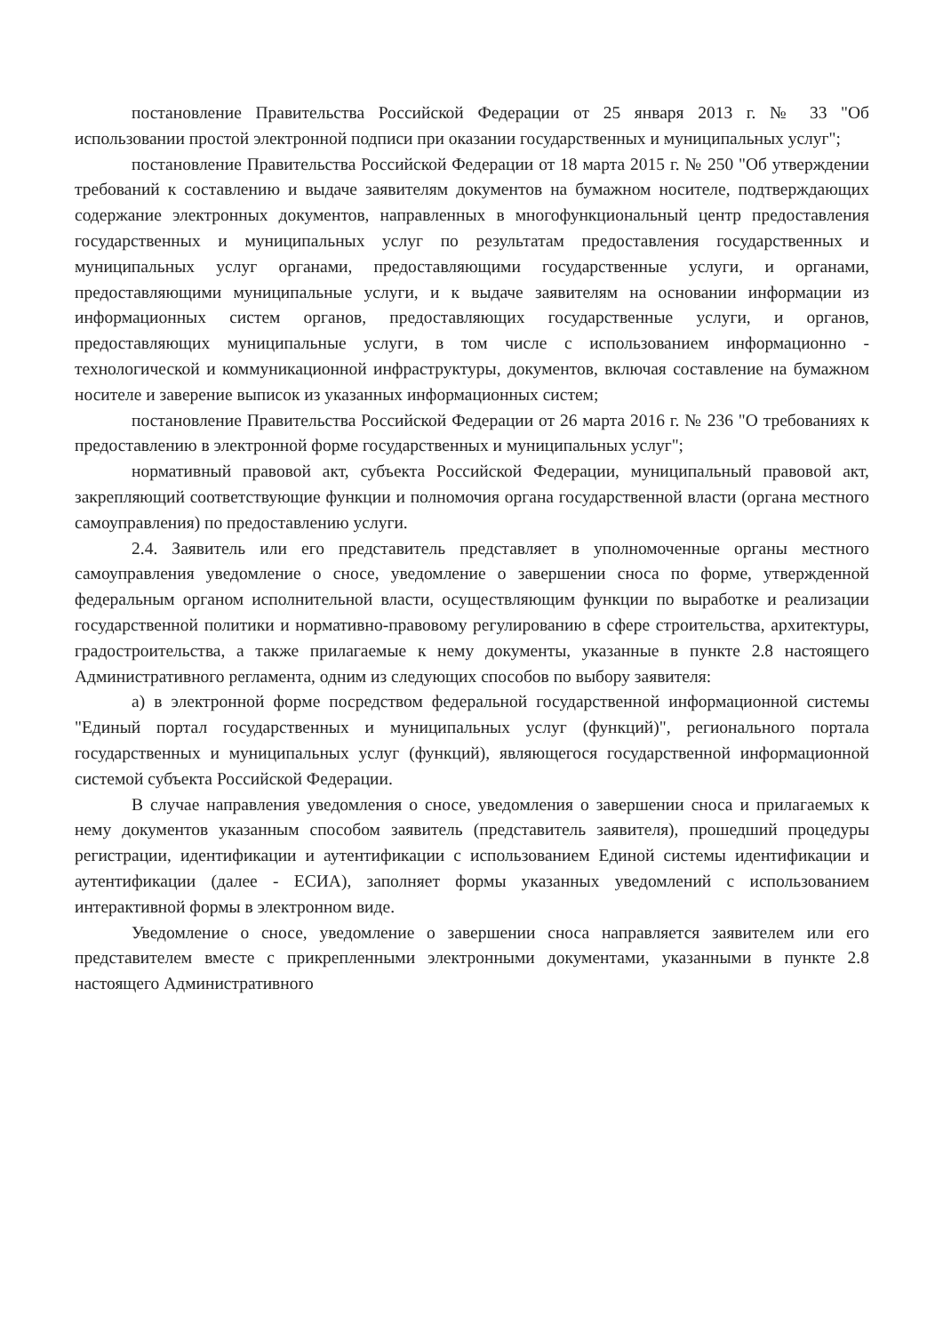постановление Правительства Российской Федерации от 25 января 2013 г. № 33 "Об использовании простой электронной подписи при оказании государственных и муниципальных услуг";
постановление Правительства Российской Федерации от 18 марта 2015 г. № 250 "Об утверждении требований к составлению и выдаче заявителям документов на бумажном носителе, подтверждающих содержание электронных документов, направленных в многофункциональный центр предоставления государственных и муниципальных услуг по результатам предоставления государственных и муниципальных услуг органами, предоставляющими государственные услуги, и органами, предоставляющими муниципальные услуги, и к выдаче заявителям на основании информации из информационных систем органов, предоставляющих государственные услуги, и органов, предоставляющих муниципальные услуги, в том числе с использованием информационно - технологической и коммуникационной инфраструктуры, документов, включая составление на бумажном носителе и заверение выписок из указанных информационных систем;
постановление Правительства Российской Федерации от 26 марта 2016 г. № 236 "О требованиях к предоставлению в электронной форме государственных и муниципальных услуг";
нормативный правовой акт, субъекта Российской Федерации, муниципальный правовой акт, закрепляющий соответствующие функции и полномочия органа государственной власти (органа местного самоуправления) по предоставлению услуги.
2.4. Заявитель или его представитель представляет в уполномоченные органы местного самоуправления уведомление о сносе, уведомление о завершении сноса по форме, утвержденной федеральным органом исполнительной власти, осуществляющим функции по выработке и реализации государственной политики и нормативно-правовому регулированию в сфере строительства, архитектуры, градостроительства, а также прилагаемые к нему документы, указанные в пункте 2.8 настоящего Административного регламента, одним из следующих способов по выбору заявителя:
а) в электронной форме посредством федеральной государственной информационной системы "Единый портал государственных и муниципальных услуг (функций)", регионального портала государственных и муниципальных услуг (функций), являющегося государственной информационной системой субъекта Российской Федерации.
В случае направления уведомления о сносе, уведомления о завершении сноса и прилагаемых к нему документов указанным способом заявитель (представитель заявителя), прошедший процедуры регистрации, идентификации и аутентификации с использованием Единой системы идентификации и аутентификации (далее - ЕСИА), заполняет формы указанных уведомлений с использованием интерактивной формы в электронном виде.
Уведомление о сносе, уведомление о завершении сноса направляется заявителем или его представителем вместе с прикрепленными электронными документами, указанными в пункте 2.8 настоящего Административного